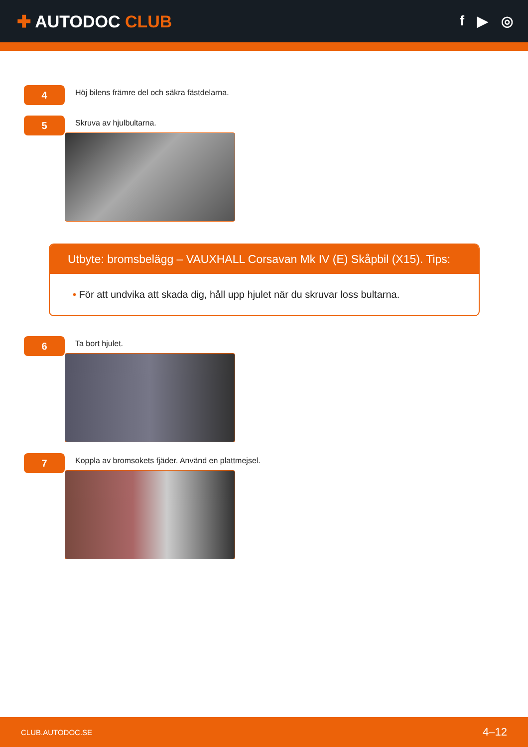✚ AUTODOC CLUB
f ▶ ◎
4
Höj bilens främre del och säkra fästdelarna.
5
Skruva av hjulbultarna.
Utbyte: bromsbelägg – VAUXHALL Corsavan Mk IV (E) Skåpbil (X15). Tips:
• För att undvika att skada dig, håll upp hjulet när du skruvar loss bultarna.
6
Ta bort hjulet.
7
Koppla av bromsokets fjäder. Använd en plattmejsel.
CLUB.AUTODOC.SE 4–12